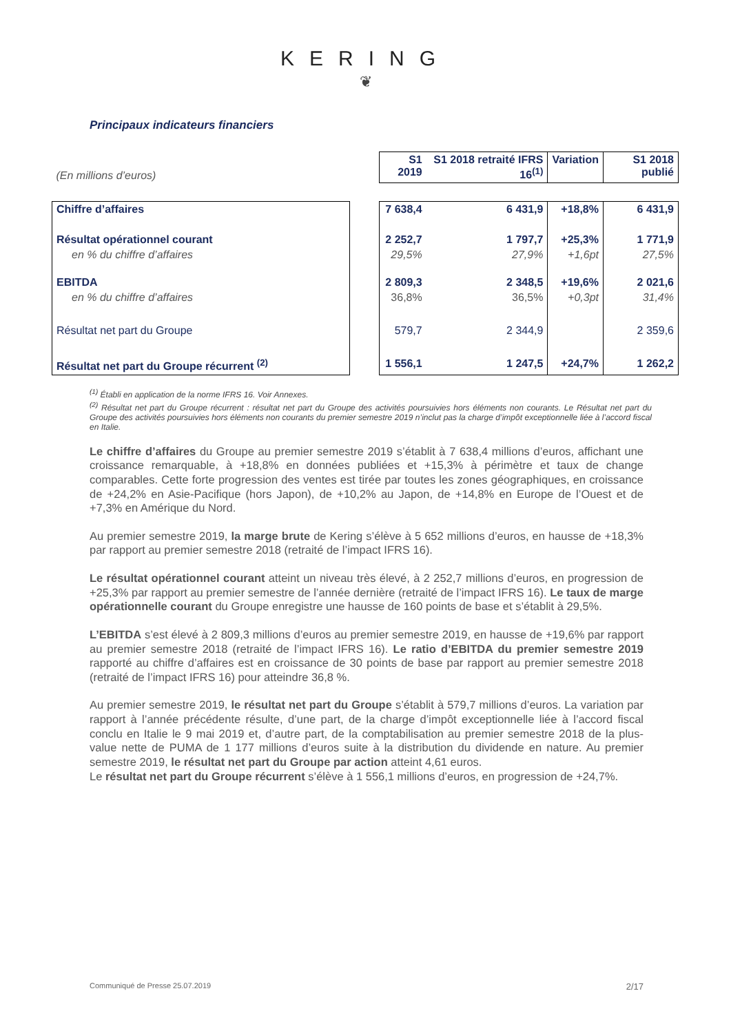KERING
❦
Principaux indicateurs financiers
| (En millions d’euros) | | S1 2019 | S1 2018 retraité IFRS 16<sup>(1)</sup> | Variation | S1 2018 publié |
| Chiffre d’affaires | | 7 638,4 | 6 431,9 | +18,8% | 6 431,9 |
| Résultat opérationnel courant | | 2 252,7 | 1 797,7 | +25,3% | 1 771,9 |
| en % du chiffre d’affaires | | 29,5% | 27,9% | +1,6pt | 27,5% |
| EBITDA | | 2 809,3 | 2 348,5 | +19,6% | 2 021,6 |
| en % du chiffre d’affaires | | 36,8% | 36,5% | +0,3pt | 31,4% |
| Résultat net part du Groupe | | 579,7 | 2 344,9 | | 2 359,6 |
| Résultat net part du Groupe récurrent <sup>(2)</sup> | | 1 556,1 | 1 247,5 | +24,7% | 1 262,2 |
<sup>(1)</sup> Établi en application de la norme IFRS 16. Voir Annexes.
<sup>(2)</sup> Résultat net part du Groupe récurrent : résultat net part du Groupe des activités poursuivies hors éléments non courants. Le Résultat net part du Groupe des activités poursuivies hors éléments non courants du premier semestre 2019 n’inclut pas la charge d’impôt exceptionnelle liée à l’accord fiscal en Italie.
Le chiffre d’affaires du Groupe au premier semestre 2019 s’établit à 7 638,4 millions d’euros, affichant une croissance remarquable, à +18,8% en données publiées et +15,3% à périmètre et taux de change comparables. Cette forte progression des ventes est tirée par toutes les zones géographiques, en croissance de +24,2% en Asie-Pacifique (hors Japon), de +10,2% au Japon, de +14,8% en Europe de l’Ouest et de +7,3% en Amérique du Nord.
Au premier semestre 2019, la marge brute de Kering s’élève à 5 652 millions d’euros, en hausse de +18,3% par rapport au premier semestre 2018 (retraité de l’impact IFRS 16).
Le résultat opérationnel courant atteint un niveau très élevé, à 2 252,7 millions d’euros, en progression de +25,3% par rapport au premier semestre de l’année dernière (retraité de l’impact IFRS 16). Le taux de marge opérationnelle courant du Groupe enregistre une hausse de 160 points de base et s’établit à 29,5%.
L’EBITDA s’est élevé à 2 809,3 millions d’euros au premier semestre 2019, en hausse de +19,6% par rapport au premier semestre 2018 (retraité de l’impact IFRS 16). Le ratio d’EBITDA du premier semestre 2019 rapporté au chiffre d’affaires est en croissance de 30 points de base par rapport au premier semestre 2018 (retraité de l’impact IFRS 16) pour atteindre 36,8 %.
Au premier semestre 2019, le résultat net part du Groupe s’établit à 579,7 millions d’euros. La variation par rapport à l’année précédente résulte, d’une part, de la charge d’impôt exceptionnelle liée à l’accord fiscal conclu en Italie le 9 mai 2019 et, d’autre part, de la comptabilisation au premier semestre 2018 de la plus-value nette de PUMA de 1 177 millions d’euros suite à la distribution du dividende en nature. Au premier semestre 2019, le résultat net part du Groupe par action atteint 4,61 euros.
Le résultat net part du Groupe récurrent s’élève à 1 556,1 millions d’euros, en progression de +24,7%.
Communiqué de Presse 25.07.2019 2/17